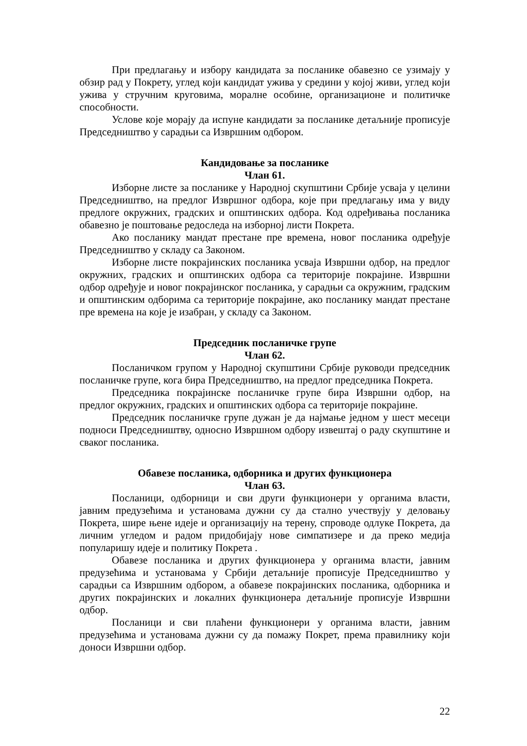При предлагању и избору кандидата за посланике обавезно се узимају у обзир рад у Покрету, углед који кандидат ужива у средини у којој живи, углед који ужива у стручним круговима, моралне особине, организационе и политичке способности.
Услове које морају да испуне кандидати за посланике детаљније прописује Председништво у сарадњи са Извршним одбором.
Кандидовање за посланике
Члан 61.
Изборне листе за посланике у Народној скупштини Србије усваја у целини Председништво, на предлог Извршног одбора, које при предлагању има у виду предлоге окружних, градских и општинских одбора. Код одређивања посланика обавезно је поштовање редоследа на изборној листи Покрета.
Ако посланику мандат престане пре времена, новог посланика одређује Председништво у складу са Законом.
Изборне листе покрајинских посланика усваја Извршни одбор, на предлог окружних, градских и општинских одбора са територије покрајине. Извршни одбор одређује и новог покрајинског посланика, у сарадњи са окружним, градским и општинским одборима са територије покрајине, ако посланику мандат престане пре времена на које је изабран, у складу са Законом.
Председник посланичке групе
Члан 62.
Посланичком групом у Народној скупштини Србије руководи председник посланичке групе, кога бира Председништво, на предлог председника Покрета.
Председника покрајинске посланичке групе бира Извршни одбор, на предлог окружних, градских и општинских одбора са територије покрајине.
Председник посланичке групе дужан је да најмање једном у шест месеци подноси Председништву, односно Извршном одбору извештај о раду скупштине и сваког посланика.
Обавезе посланика, одборника и других функционера
Члан 63.
Посланици, одборници и сви други функционери у органима власти, јавним предузећима и установама дужни су да стално учествују у деловању Покрета, шире њене идеје и организацију на терену, спроводе одлуке Покрета, да личним угледом и радом придобијају нове симпатизере и да преко медија популаришу идеје и политику Покрета .
Обавезе посланика и других функционера у органима власти, јавним предузећима и установама у Србији детаљније прописује Председништво у сарадњи са Извршним одбором, а обавезе покрајинских посланика, одборника и других покрајинских и локалних функционера детаљније прописује Извршни одбор.
Посланици и сви плаћени функционери у органима власти, јавним предузећима и установама дужни су да помажу Покрет, према правилнику који доноси Извршни одбор.
22